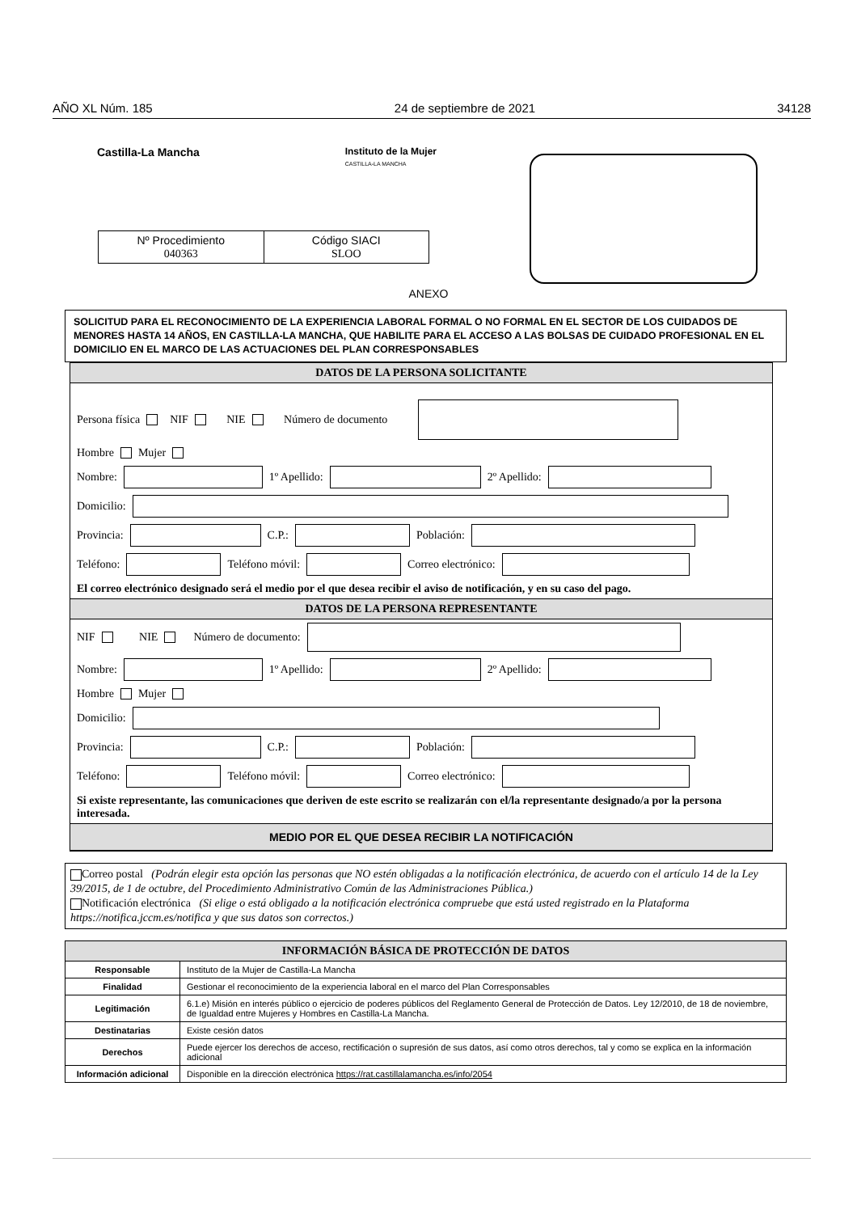AÑO XL Núm. 185 24 de septiembre de 2021 34128
Castilla-La Mancha
Instituto de la Mujer
CASTILLA-LA MANCHA
| Nº Procedimiento 040363 | Código SIACI SLOO |
ANEXO
SOLICITUD PARA EL RECONOCIMIENTO DE LA EXPERIENCIA LABORAL FORMAL O NO FORMAL EN EL SECTOR DE LOS CUIDADOS DE MENORES HASTA 14 AÑOS, EN CASTILLA-LA MANCHA, QUE HABILITE PARA EL ACCESO A LAS BOLSAS DE CUIDADO PROFESIONAL EN EL DOMICILIO EN EL MARCO DE LAS ACTUACIONES DEL PLAN CORRESPONSABLES
DATOS DE LA PERSONA SOLICITANTE
Persona física NIF NIE Número de documento
Hombre Mujer
Nombre: 1º Apellido: 2º Apellido:
Domicilio:
Provincia: C.P.: Población:
Teléfono: Teléfono móvil: Correo electrónico:
El correo electrónico designado será el medio por el que desea recibir el aviso de notificación, y en su caso del pago.
DATOS DE LA PERSONA REPRESENTANTE
NIF NIE Número de documento:
Nombre: 1º Apellido: 2º Apellido:
Hombre Mujer
Domicilio:
Provincia: C.P.: Población:
Teléfono: Teléfono móvil: Correo electrónico:
Si existe representante, las comunicaciones que deriven de este escrito se realizarán con el/la representante designado/a por la persona interesada.
MEDIO POR EL QUE DESEA RECIBIR LA NOTIFICACIÓN
Correo postal (Podrán elegir esta opción las personas que NO estén obligadas a la notificación electrónica, de acuerdo con el artículo 14 de la Ley 39/2015, de 1 de octubre, del Procedimiento Administrativo Común de las Administraciones Pública.)
Notificación electrónica (Si elige o está obligado a la notificación electrónica compruebe que está usted registrado en la Plataforma https://notifica.jccm.es/notifica y que sus datos son correctos.)
| INFORMACIÓN BÁSICA DE PROTECCIÓN DE DATOS | |
| --- | --- |
| Responsable | Instituto de la Mujer de Castilla-La Mancha |
| Finalidad | Gestionar el reconocimiento de la experiencia laboral en el marco del Plan Corresponsables |
| Legitimación | 6.1.e) Misión en interés público o ejercicio de poderes públicos del Reglamento General de Protección de Datos. Ley 12/2010, de 18 de noviembre, de Igualdad entre Mujeres y Hombres en Castilla-La Mancha. |
| Destinatarias | Existe cesión datos |
| Derechos | Puede ejercer los derechos de acceso, rectificación o supresión de sus datos, así como otros derechos, tal y como se explica en la información adicional |
| Información adicional | Disponible en la dirección electrónica https://rat.castillalamancha.es/info/2054 |